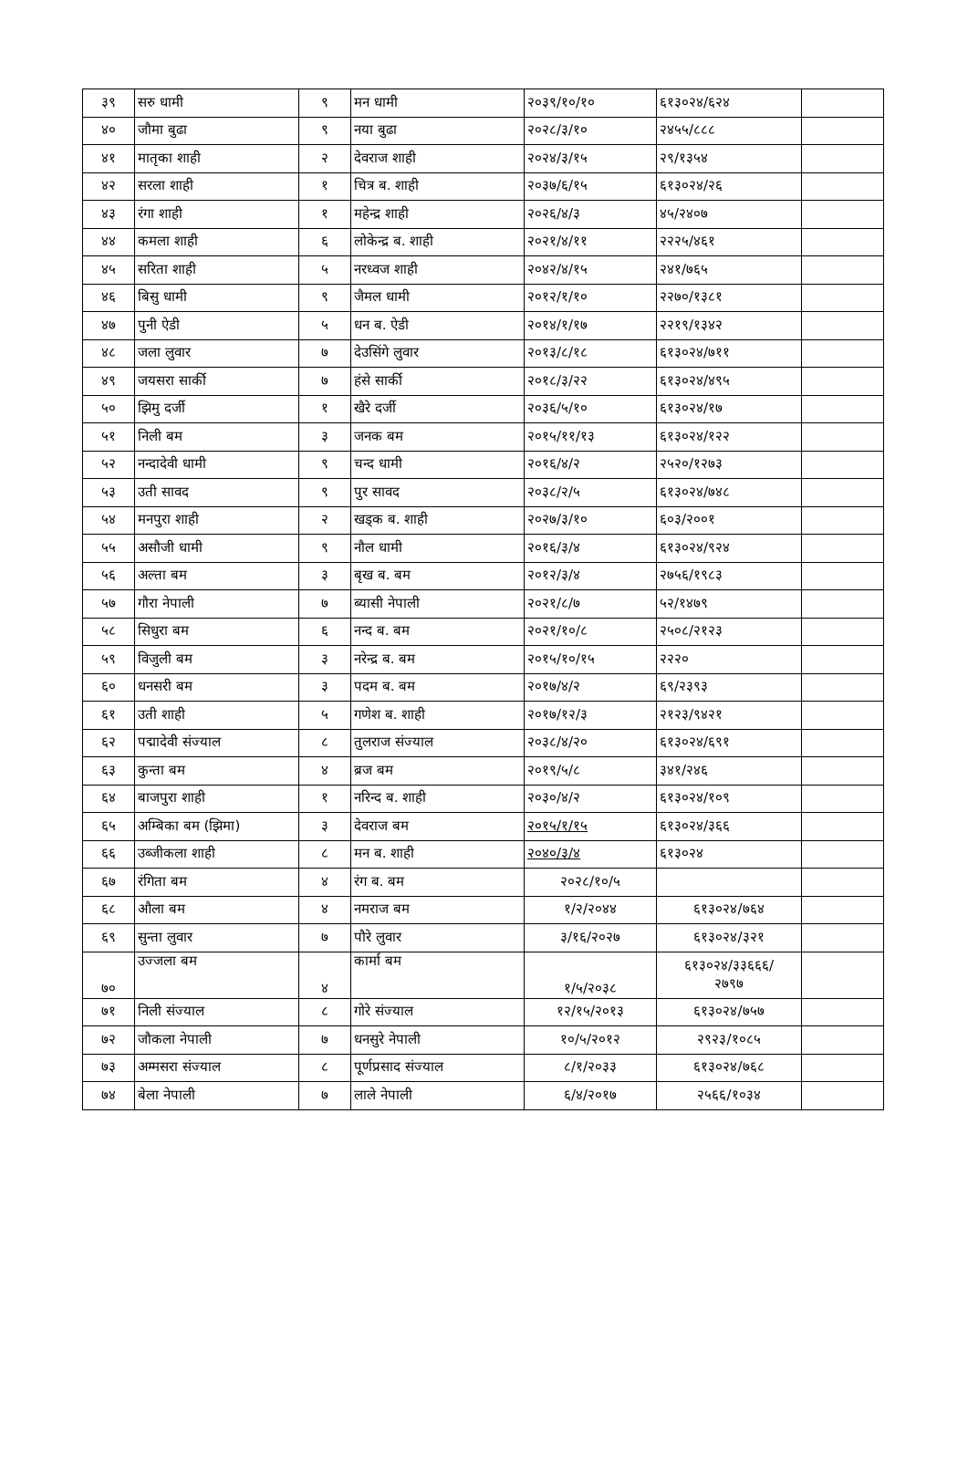| ३९ | सरु धामी | ९ | मन धामी | २०३९/१०/१० | ६१३०२४/६२४ | |
| ४० | जौमा बुढा | ९ | नया बुढा | २०२८/३/१० | २४५५/८८८ | |
| ४१ | मातृका शाही | २ | देवराज शाही | २०२४/३/१५ | २९/१३५४ | |
| ४२ | सरला शाही | १ | चित्र ब. शाही | २०३७/६/१५ | ६१३०२४/२६ | |
| ४३ | रंगा शाही | १ | महेन्द्र शाही | २०२६/४/३ | ४५/२४०७ | |
| ४४ | कमला शाही | ६ | लोकेन्द्र ब. शाही | २०२१/४/११ | २२२५/४६१ | |
| ४५ | सरिता शाही | ५ | नरध्वज शाही | २०४२/४/१५ | २४१/७६५ | |
| ४६ | बिसु धामी | ९ | जैमल धामी | २०१२/१/१० | २२७०/१३८१ | |
| ४७ | पुनी ऐडी | ५ | धन ब. ऐडी | २०१४/१/१७ | २२१९/१३४२ | |
| ४८ | जला लुवार | ७ | देउसिंगे लुवार | २०१३/८/१८ | ६१३०२४/७११ | |
| ४९ | जयसरा सार्की | ७ | हंसे सार्की | २०१८/३/२२ | ६१३०२४/४९५ | |
| ५० | झिमु दर्जी | १ | खैरे दर्जी | २०३६/५/१० | ६१३०२४/१७ | |
| ५१ | निली बम | ३ | जनक बम | २०१५/११/१३ | ६१३०२४/१२२ | |
| ५२ | नन्दादेवी धामी | ९ | चन्द धामी | २०१६/४/२ | २५२०/१२७३ | |
| ५३ | उती सावद | ९ | पुर सावद | २०३८/२/५ | ६१३०२४/७४८ | |
| ५४ | मनपुरा शाही | २ | खड्क ब. शाही | २०२७/३/१० | ६०३/२००१ | |
| ५५ | असौजी धामी | ९ | नौल धामी | २०१६/३/४ | ६१३०२४/९२४ | |
| ५६ | अल्ता बम | ३ | बृख ब. बम | २०१२/३/४ | २७५६/१९८३ | |
| ५७ | गौरा नेपाली | ७ | ब्यासी नेपाली | २०२१/८/७ | ५२/१४७९ | |
| ५८ | सिधुरा बम | ६ | नन्द ब. बम | २०२१/१०/८ | २५०८/२१२३ | |
| ५९ | विजुली बम | ३ | नरेन्द्र ब. बम | २०१५/१०/१५ | २२२० | |
| ६० | धनसरी बम | ३ | पदम ब. बम | २०१७/४/२ | ६९/२३९३ | |
| ६१ | उती शाही | ५ | गणेश ब. शाही | २०१७/१२/३ | २१२३/९४२१ | |
| ६२ | पद्मादेवी संज्याल | ८ | तुलराज संज्याल | २०३८/४/२० | ६१३०२४/६९१ | |
| ६३ | कुन्ता बम | ४ | ब्रज बम | २०१९/५/८ | ३४१/२४६ | |
| ६४ | बाजपुरा शाही | १ | नरिन्द ब. शाही | २०३०/४/२ | ६१३०२४/१०९ | |
| ६५ | अम्बिका बम (झिमा) | ३ | देवराज बम | २०१५/१/१५ | ६१३०२४/३६६ | |
| ६६ | उब्जीकला शाही | ८ | मन ब. शाही | २०४०/३/४ | ६१३०२४ | |
| ६७ | रंगिता बम | ४ | रंग ब. बम | २०२८/१०/५ | | |
| ६८ | औला बम | ४ | नमराज बम | १/२/२०४४ | ६१३०२४/७६४ | |
| ६९ | सुन्ता लुवार | ७ | पौरे लुवार | ३/१६/२०२७ | ६१३०२४/३२१ | |
| ७० | उज्जला बम | ४ | कार्मा बम | १/५/२०३८ | ६१३०२४/३३६६६/ २७९७ | |
| ७१ | निली संज्याल | ८ | गोरे संज्याल | १२/१५/२०१३ | ६१३०२४/७५७ | |
| ७२ | जौकला नेपाली | ७ | धनसुरे नेपाली | १०/५/२०१२ | २९२३/१०८५ | |
| ७३ | अम्मसरा संज्याल | ८ | पूर्णप्रसाद संज्याल | ८/१/२०३३ | ६१३०२४/७६८ | |
| ७४ | बेला नेपाली | ७ | लाले नेपाली | ६/४/२०१७ | २५६६/१०३४ | |